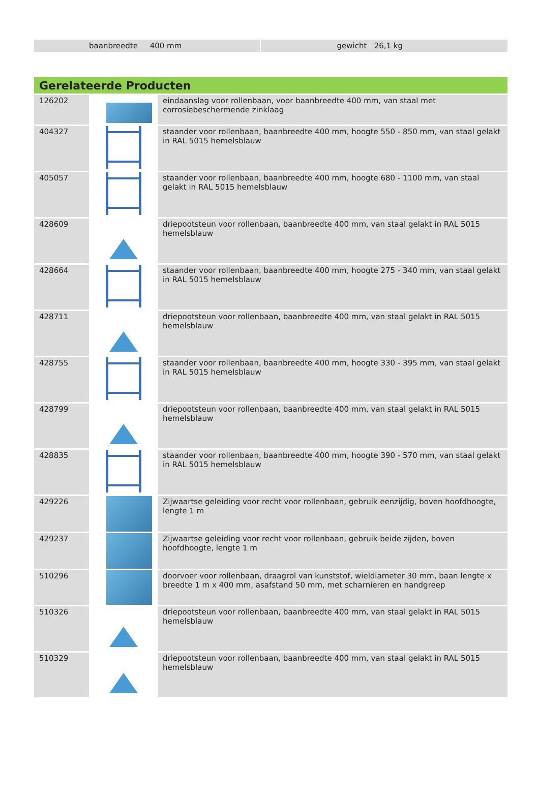baanbreedte 400 mm gewicht 26,1 kg
Gerelateerde Producten
| 126202 | | eindaanslag voor rollenbaan, voor baanbreedte 400 mm, van staal met corrosiebeschermende zinklaag |
| 404327 | | staander voor rollenbaan, baanbreedte 400 mm, hoogte 550 - 850 mm, van staal gelakt in RAL 5015 hemelsblauw |
| 405057 | | staander voor rollenbaan, baanbreedte 400 mm, hoogte 680 - 1100 mm, van staal gelakt in RAL 5015 hemelsblauw |
| 428609 | | driepootsteun voor rollenbaan, baanbreedte 400 mm, van staal gelakt in RAL 5015 hemelsblauw |
| 428664 | | staander voor rollenbaan, baanbreedte 400 mm, hoogte 275 - 340 mm, van staal gelakt in RAL 5015 hemelsblauw |
| 428711 | | driepootsteun voor rollenbaan, baanbreedte 400 mm, van staal gelakt in RAL 5015 hemelsblauw |
| 428755 | | staander voor rollenbaan, baanbreedte 400 mm, hoogte 330 - 395 mm, van staal gelakt in RAL 5015 hemelsblauw |
| 428799 | | driepootsteun voor rollenbaan, baanbreedte 400 mm, van staal gelakt in RAL 5015 hemelsblauw |
| 428835 | | staander voor rollenbaan, baanbreedte 400 mm, hoogte 390 - 570 mm, van staal gelakt in RAL 5015 hemelsblauw |
| 429226 | | Zijwaartse geleiding voor recht voor rollenbaan, gebruik eenzijdig, boven hoofdhoogte, lengte 1 m |
| 429237 | | Zijwaartse geleiding voor recht voor rollenbaan, gebruik beide zijden, boven hoofdhoogte, lengte 1 m |
| 510296 | | doorvoer voor rollenbaan, draagrol van kunststof, wieldiameter 30 mm, baan lengte x breedte 1 m x 400 mm, asafstand 50 mm, met scharnieren en handgreep |
| 510326 | | driepootsteun voor rollenbaan, baanbreedte 400 mm, van staal gelakt in RAL 5015 hemelsblauw |
| 510329 | | driepootsteun voor rollenbaan, baanbreedte 400 mm, van staal gelakt in RAL 5015 hemelsblauw |